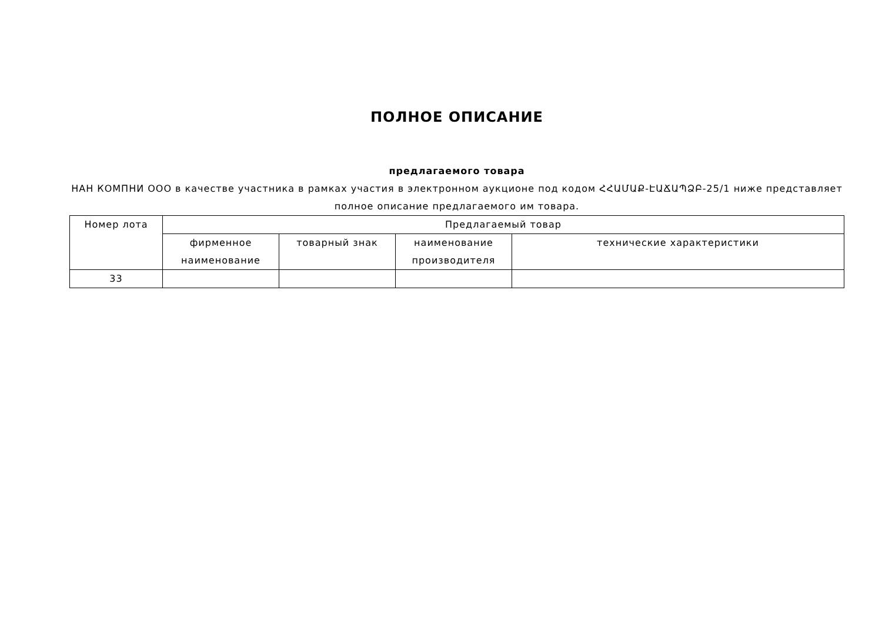ПОЛНОЕ ОПИСАНИЕ
предлагаемого товара
НАН КОМПНИ ООО в качестве участника в рамках участия в электронном аукционе под кодом ՀՀԱՄԱՔ-ԷԱՃԱՊՁԲ-25/1 ниже представляет полное описание предлагаемого им товара.
| Номер лота | Предлагаемый товар | | | |
| --- | --- | --- | --- | --- |
| | фирменное наименование | товарный знак | наименование производителя | технические характеристики |
| 33 | | | | |